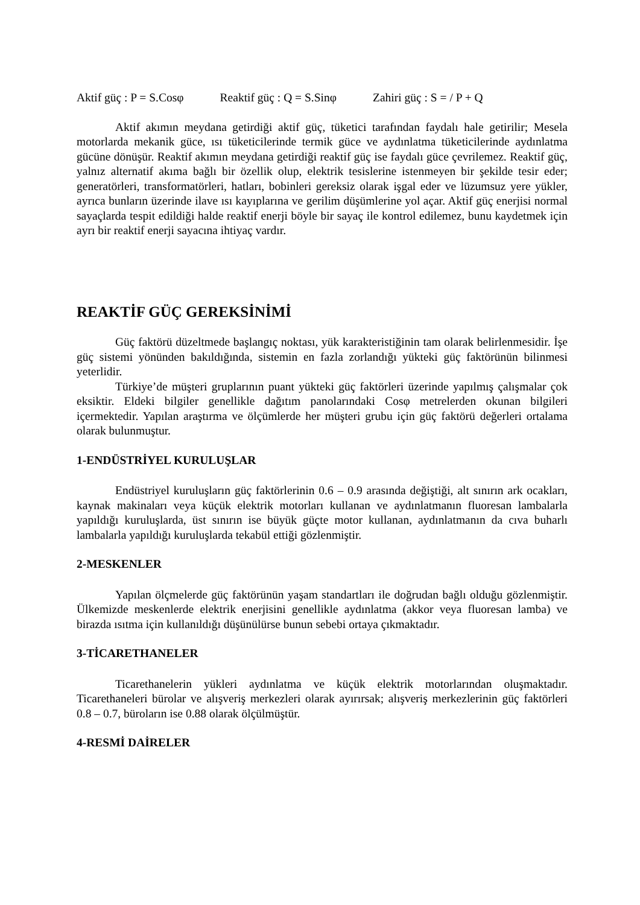Aktif güç : P = S.Cosφ Reaktif güç : Q = S.Sinφ Zahiri güç : S = / P + Q
Aktif akımın meydana getirdiği aktif güç, tüketici tarafından faydalı hale getirilir; Mesela motorlarda mekanik güce, ısı tüketicilerinde termik güce ve aydınlatma tüketicilerinde aydınlatma gücüne dönüşür. Reaktif akımın meydana getirdiği reaktif güç ise faydalı güce çevrilemez. Reaktif güç, yalnız alternatif akıma bağlı bir özellik olup, elektrik tesislerine istenmeyen bir şekilde tesir eder; generatörleri, transformatörleri, hatları, bobinleri gereksiz olarak işgal eder ve lüzumsuz yere yükler, ayrıca bunların üzerinde ilave ısı kayıplarına ve gerilim düşümlerine yol açar. Aktif güç enerjisi normal sayaçlarda tespit edildiği halde reaktif enerji böyle bir sayaç ile kontrol edilemez, bunu kaydetmek için ayrı bir reaktif enerji sayacına ihtiyaç vardır.
REAKTİF GÜÇ GEREKSİNİMİ
Güç faktörü düzeltmede başlangıç noktası, yük karakteristiğinin tam olarak belirlenmesidir. İşe güç sistemi yönünden bakıldığında, sistemin en fazla zorlandığı yükteki güç faktörünün bilinmesi yeterlidir.
Türkiye’de müşteri gruplarının puant yükteki güç faktörleri üzerinde yapılmış çalışmalar çok eksiktir. Eldeki bilgiler genellikle dağıtım panolarındaki Cosφ metrelerden okunan bilgileri içermektedir. Yapılan araştırma ve ölçümlerde her müşteri grubu için güç faktörü değerleri ortalama olarak bulunmuştur.
1-ENDÜSTRİYEL KURULUŞLAR
Endüstriyel kuruluşların güç faktörlerinin 0.6 – 0.9 arasında değiştiği, alt sınırın ark ocakları, kaynak makinaları veya küçük elektrik motorları kullanan ve aydınlatmanın fluoresan lambalarla yapıldığı kuruluşlarda, üst sınırın ise büyük güçte motor kullanan, aydınlatmanın da cıva buharlı lambalarla yapıldığı kuruluşlarda tekabül ettiği gözlenmiştir.
2-MESKENLER
Yapılan ölçmelerde güç faktörünün yaşam standartları ile doğrudan bağlı olduğu gözlenmiştir. Ülkemizde meskenlerde elektrik enerjisini genellikle aydınlatma (akkor veya fluoresan lamba) ve birazda ısıtma için kullanıldığı düşünülürse bunun sebebi ortaya çıkmaktadır.
3-TİCARETHANELER
Ticarethanelerin yükleri aydınlatma ve küçük elektrik motorlarından oluşmaktadır. Ticarethaneleri bürolar ve alışveriş merkezleri olarak ayırırsak; alışveriş merkezlerinin güç faktörleri 0.8 – 0.7, büroların ise 0.88 olarak ölçülmüştür.
4-RESMİ DAİRELER